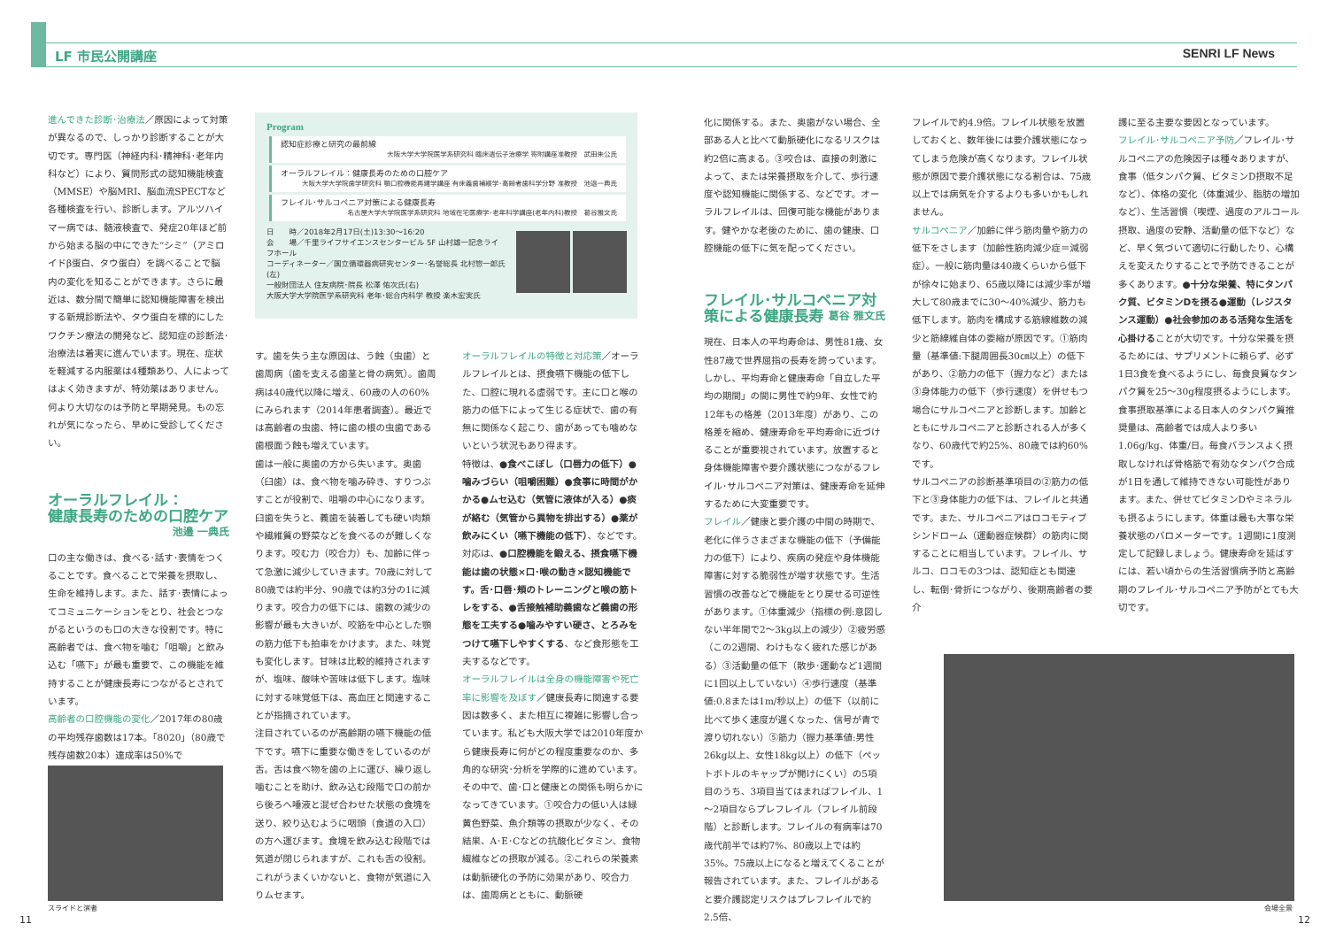LF 市民公開講座 SENRI LF News
進んできた診断･治療法／原因によって対策が異なるので、しっかり診断することが大切です。専門医（神経内科･精神科･老年内科など）により、質問形式の認知機能検査（MMSE）や脳MRI、脳血流SPECTなど各種検査を行い、診断します。アルツハイマー病では、髄液検査で、発症20年ほど前から始まる脳の中にできた“シミ”（アミロイドβ蛋白、タウ蛋白）を調べることで脳内の変化を知ることができます。さらに最近は、数分間で簡単に認知機能障害を検出する新規診断法や、タウ蛋白を標的にしたワクチン療法の開発など、認知症の診断法･治療法は着実に進んでいます。現在、症状を軽減する内服薬は4種類あり、人によってはよく効きますが、特効薬はありません。何より大切なのは予防と早期発見。もの忘れが気になったら、早めに受診してください。
オーラルフレイル：
健康長寿のための口腔ケア
池邉 一典氏
口の主な働きは、食べる･話す･表情をつくることです。食べることで栄養を摂取し、生命を維持します。また、話す･表情によってコミュニケーションをとり、社会とつながるというのも口の大きな役割です。特に高齢者では、食べ物を噛む「咀嚼」と飲み込む「嚥下」が最も重要で、この機能を維持することが健康長寿につながるとされています。
高齢者の口腔機能の変化／2017年の80歳の平均残存歯数は17本。「8020」（80歳で残存歯数20本）達成率は50%で
スライドと演者
11
Program
認知症診療と研究の最前線
大阪大学大学院医学系研究科 臨床遺伝子治療学 寄附講座准教授　武田朱公氏
オーラルフレイル：健康長寿のための口腔ケア
大阪大学大学院歯学研究科 顎口腔機能再建学講座 有床義歯補綴学･高齢者歯科学分野 准教授　池邉一典氏
フレイル･サルコペニア対策による健康長寿
名古屋大学大学院医学系研究科 地域在宅医療学･老年科学講座(老年内科)教授　葛谷雅文氏
日　　時／2018年2月17日(土)13:30～16:20
会　　場／千里ライフサイエンスセンタービル 5F 山村雄一記念ライフホール
コーディネーター／国立循環器病研究センター･名誉総長 北村惣一郎氏(左)
一般財団法人 住友病院･院長 松澤 佑次氏(右)
大阪大学大学院医学系研究科 老年･総合内科学 教授 楽木宏実氏
す。歯を失う主な原因は、う蝕（虫歯）と歯周病（歯を支える歯茎と骨の病気）。歯周病は40歳代以降に増え、60歳の人の60%にみられます（2014年患者調査）。最近では高齢者の虫歯、特に歯の根の虫歯である歯根面う蝕も増えています。
歯は一般に奥歯の方から失います。奥歯（臼歯）は、食べ物を噛み砕き、すりつぶすことが役割で、咀嚼の中心になります。臼歯を失うと、義歯を装着しても硬い肉類や繊維質の野菜などを食べるのが難しくなります。咬む力（咬合力）も、加齢に伴って急激に減少していきます。70歳に対して80歳では約半分、90歳では約3分の1に減ります。咬合力の低下には、歯数の減少の影響が最も大きいが、咬筋を中心とした顎の筋力低下も拍車をかけます。また、味覚も変化します。甘味は比較的維持されますが、塩味、酸味や苦味は低下します。塩味に対する味覚低下は、高血圧と関連することが指摘されています。
注目されているのが高齢期の嚥下機能の低下です。嚥下に重要な働きをしているのが舌。舌は食べ物を歯の上に運び、繰り返し噛むことを助け、飲み込む段階で口の前から後ろへ唾液と混ぜ合わせた状態の食塊を送り、絞り込むように咽頭（食道の入口）の方へ運びます。食塊を飲み込む段階では気道が閉じられますが、これも舌の役割。これがうまくいかないと、食物が気道に入りムセます。
オーラルフレイルの特徴と対応策／オーラルフレイルとは、摂食嚥下機能の低下した、口腔に現れる虚弱です。主に口と喉の筋力の低下によって生じる症状で、歯の有無に関係なく起こり、歯があっても噛めないという状況もあり得ます。
特徴は、●食べこぼし（口唇力の低下）●噛みづらい（咀嚼困難）●食事に時間がかかる●ムセ込む（気管に液体が入る）●痰が絡む（気管から異物を排出する）●薬が飲みにくい（嚥下機能の低下）、などです。対応は、●口腔機能を鍛える、摂食嚥下機能は歯の状態×口･喉の動き×認知機能です。舌･口唇･頬のトレーニングと喉の筋トレをする、●舌接触補助義歯など義歯の形態を工夫する●噛みやすい硬さ、とろみをつけて嚥下しやすくする、など食形態を工夫するなどです。
オーラルフレイルは全身の機能障害や死亡率に影響を及ぼす／健康長寿に関連する要因は数多く、また相互に複雑に影響し合っています。私ども大阪大学では2010年度から健康長寿に何がどの程度重要なのか、多角的な研究･分析を学際的に進めています。その中で、歯･口と健康との関係も明らかになってきています。①咬合力の低い人は緑黄色野菜、魚介類等の摂取が少なく、その結果、A･E･Cなどの抗酸化ビタミン、食物繊維などの摂取が減る。②これらの栄養素は動脈硬化の予防に効果があり、咬合力は、歯周病とともに、動脈硬
化に関係する。また、奥歯がない場合、全部ある人と比べて動脈硬化になるリスクは約2倍に高まる。③咬合は、直接の刺激によって、または栄養摂取を介して、歩行速度や認知機能に関係する、などです。オーラルフレイルは、回復可能な機能があります。健やかな老後のために、歯の健康、口腔機能の低下に気を配ってください。
フレイル･サルコペニア対策による健康長寿 葛谷 雅文氏
現在、日本人の平均寿命は、男性81歳、女性87歳で世界屈指の長寿を誇っています。しかし、平均寿命と健康寿命「自立した平均の期間」の間に男性で約9年、女性で約12年もの格差（2013年度）があり、この格差を縮め、健康寿命を平均寿命に近づけることが重要視されています。放置すると身体機能障害や要介護状態につながるフレイル･サルコペニア対策は、健康寿命を延伸するために大変重要です。
フレイル／健康と要介護の中間の時期で、老化に伴うさまざまな機能の低下（予備能力の低下）により、疾病の発症や身体機能障害に対する脆弱性が増す状態です。生活習慣の改善などで機能をとり戻せる可逆性があります。①体重減少（指標の例:意図しない半年間で2～3kg以上の減少）②疲労感（この2週間、わけもなく疲れた感じがある）③活動量の低下（散歩･運動など1週間に1回以上していない）④歩行速度（基準値:0.8または1m/秒以上）の低下（以前に比べて歩く速度が遅くなった、信号が青で渡り切れない）⑤筋力（握力基準値:男性26kg以上、女性18kg以上）の低下（ペットボトルのキャップが開けにくい）の5項目のうち、3項目当てはまればフレイル、1～2項目ならプレフレイル（フレイル前段階）と診断します。フレイルの有病率は70歳代前半では約7%、80歳以上では約35%。75歳以上になると増えてくることが報告されています。また、フレイルがあると要介護認定リスクはプレフレイルで約2.5倍、
フレイルで約4.9倍。フレイル状態を放置しておくと、数年後には要介護状態になってしまう危険が高くなります。フレイル状態が原因で要介護状態になる割合は、75歳以上では病気を介するよりも多いかもしれません。
サルコペニア／加齢に伴う筋肉量や筋力の低下をさします（加齢性筋肉減少症＝減弱症）。一般に筋肉量は40歳くらいから低下が徐々に始まり、65歳以降には減少率が増大して80歳までに30～40%減少、筋力も低下します。筋肉を構成する筋線維数の減少と筋線維自体の委縮が原因です。①筋肉量（基準値:下腿周囲長30㎝以上）の低下があり、②筋力の低下（握力など）または③身体能力の低下（歩行速度）を併せもつ場合にサルコペニアと診断します。加齢とともにサルコペニアと診断される人が多くなり、60歳代で約25%、80歳では約60%です。
サルコペニアの診断基準項目の②筋力の低下と③身体能力の低下は、フレイルと共通です。また、サルコペニアはロコモティブシンドローム（運動器症候群）の筋肉に関することに相当しています。フレイル、サルコ、ロコモの3つは、認知症とも関連し、転倒･骨折につながり、後期高齢者の要介
護に至る主要な要因となっています。
フレイル･サルコペニア予防／フレイル･サルコペニアの危険因子は種々ありますが、食事（低タンパク質、ビタミンD摂取不足など）、体格の変化（体重減少、脂肪の増加など）、生活習慣（喫煙、過度のアルコール摂取、過度の安静、活動量の低下など）など、早く気づいて適切に行動したり、心構えを変えたりすることで予防できることが多くあります。●十分な栄養、特にタンパク質、ビタミンDを摂る●運動（レジスタンス運動）●社会参加のある活発な生活を心掛けることが大切です。十分な栄養を摂るためには、サプリメントに頼らず、必ず1日3食を食べるようにし、毎食良質なタンパク質を25～30g程度摂るようにします。食事摂取基準による日本人のタンパク質推奨量は、高齢者では成人より多い1.06g/kg、体重/日。毎食バランスよく摂取しなければ骨格筋で有効なタンパク合成が1日を通して維持できない可能性があります。また、併せてビタミンDやミネラルも摂るようにします。体重は最も大事な栄養状態のバロメーターです。1週間に1度測定して記録しましょう。健康寿命を延ばすには、若い頃からの生活習慣病予防と高齢期のフレイル･サルコペニア予防がとても大切です。
会場全景
12